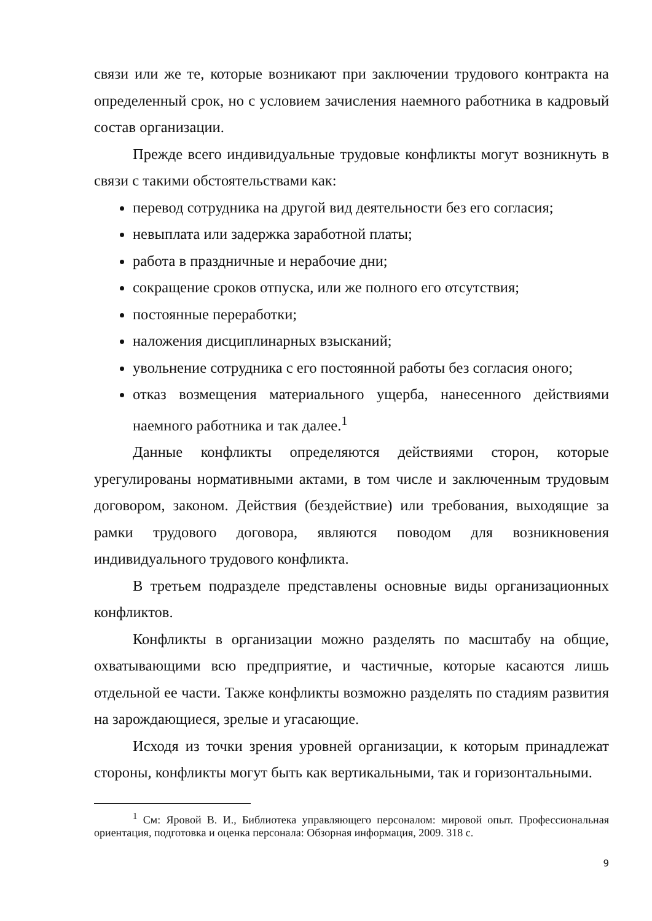связи или же те, которые возникают при заключении трудового контракта на определенный срок, но с условием зачисления наемного работника в кадровый состав организации.
Прежде всего индивидуальные трудовые конфликты могут возникнуть в связи с такими обстоятельствами как:
перевод сотрудника на другой вид деятельности без его согласия;
невыплата или задержка заработной платы;
работа в праздничные и нерабочие дни;
сокращение сроков отпуска, или же полного его отсутствия;
постоянные переработки;
наложения дисциплинарных взысканий;
увольнение сотрудника с его постоянной работы без согласия оного;
отказ возмещения материального ущерба, нанесенного действиями наемного работника и так далее.<sup>1</sup>
Данные конфликты определяются действиями сторон, которые урегулированы нормативными актами, в том числе и заключенным трудовым договором, законом. Действия (бездействие) или требования, выходящие за рамки трудового договора, являются поводом для возникновения индивидуального трудового конфликта.
В третьем подразделе представлены основные виды организационных конфликтов.
Конфликты в организации можно разделять по масштабу на общие, охватывающими всю предприятие, и частичные, которые касаются лишь отдельной ее части. Также конфликты возможно разделять по стадиям развития на зарождающиеся, зрелые и угасающие.
Исходя из точки зрения уровней организации, к которым принадлежат стороны, конфликты могут быть как вертикальными, так и горизонтальными.
<sup>1</sup> См: Яровой В. И., Библиотека управляющего персоналом: мировой опыт. Профессиональная ориентация, подготовка и оценка персонала: Обзорная информация, 2009. 318 с.
9